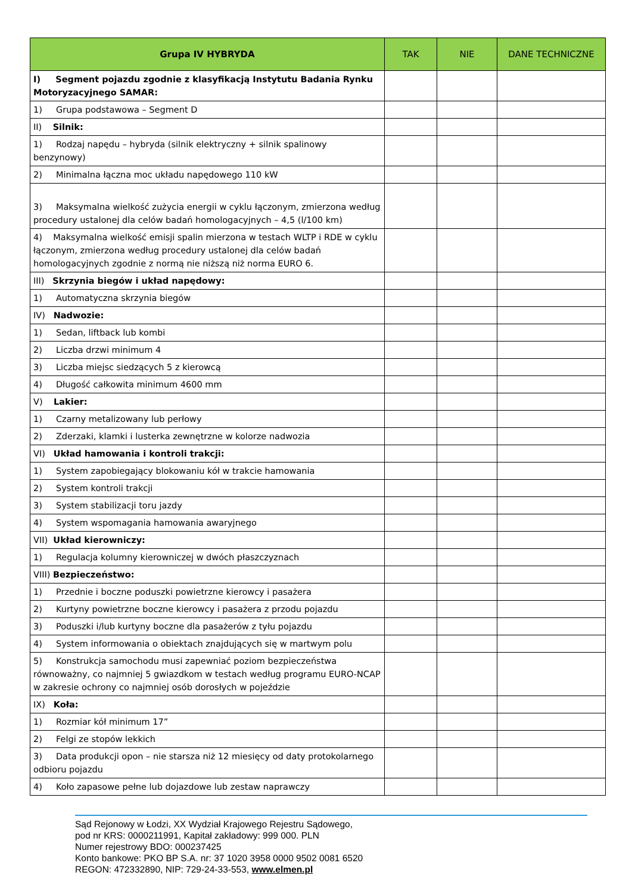| Grupa IV HYBRYDA | TAK | NIE | DANE TECHNICZNE |
| --- | --- | --- | --- |
| I) Segment pojazdu zgodnie z klasyfikacją Instytutu Badania Rynku Motoryzacyjnego SAMAR: | | | |
| 1) Grupa podstawowa – Segment D | | | |
| II) Silnik: | | | |
| 1) Rodzaj napędu – hybryda (silnik elektryczny + silnik spalinowy benzynowy) | | | |
| 2) Minimalna łączna moc układu napędowego 110 kW | | | |
| 3) Maksymalna wielkość zużycia energii w cyklu łączonym, zmierzona według procedury ustalonej dla celów badań homologacyjnych – 4,5 (l/100 km) | | | |
| 4) Maksymalna wielkość emisji spalin mierzona w testach WLTP i RDE w cyklu łączonym, zmierzona według procedury ustalonej dla celów badań homologacyjnych zgodnie z normą nie niższą niż norma EURO 6. | | | |
| III) Skrzynia biegów i układ napędowy: | | | |
| 1) Automatyczna skrzynia biegów | | | |
| IV) Nadwozie: | | | |
| 1) Sedan, liftback lub kombi | | | |
| 2) Liczba drzwi minimum 4 | | | |
| 3) Liczba miejsc siedzących 5 z kierowcą | | | |
| 4) Długość całkowita minimum 4600 mm | | | |
| V) Lakier: | | | |
| 1) Czarny metalizowany lub perłowy | | | |
| 2) Zderzaki, klamki i lusterka zewnętrzne w kolorze nadwozia | | | |
| VI) Układ hamowania i kontroli trakcji: | | | |
| 1) System zapobiegający blokowaniu kół w trakcie hamowania | | | |
| 2) System kontroli trakcji | | | |
| 3) System stabilizacji toru jazdy | | | |
| 4) System wspomagania hamowania awaryjnego | | | |
| VII) Układ kierowniczy: | | | |
| 1) Regulacja kolumny kierowniczej w dwóch płaszczyznach | | | |
| VIII) Bezpieczeństwo: | | | |
| 1) Przednie i boczne poduszki powietrzne kierowcy i pasażera | | | |
| 2) Kurtyny powietrzne boczne kierowcy i pasażera z przodu pojazdu | | | |
| 3) Poduszki i/lub kurtyny boczne dla pasażerów z tyłu pojazdu | | | |
| 4) System informowania o obiektach znajdujących się w martwym polu | | | |
| 5) Konstrukcja samochodu musi zapewniać poziom bezpieczeństwa równoważny, co najmniej 5 gwiazdkom w testach według programu EURO-NCAP w zakresie ochrony co najmniej osób dorosłych w pojeździe | | | |
| IX) Koła: | | | |
| 1) Rozmiar kół minimum 17” | | | |
| 2) Felgi ze stopów lekkich | | | |
| 3) Data produkcji opon – nie starsza niż 12 miesięcy od daty protokolarnego odbioru pojazdu | | | |
| 4) Koło zapasowe pełne lub dojazdowe lub zestaw naprawczy | | | |
Sąd Rejonowy w Łodzi, XX Wydział Krajowego Rejestru Sądowego,
pod nr KRS: 0000211991, Kapitał zakładowy: 999 000. PLN
Numer rejestrowy BDO: 000237425
Konto bankowe: PKO BP S.A. nr: 37 1020 3958 0000 9502 0081 6520
REGON: 472332890, NIP: 729-24-33-553, www.elmen.pl